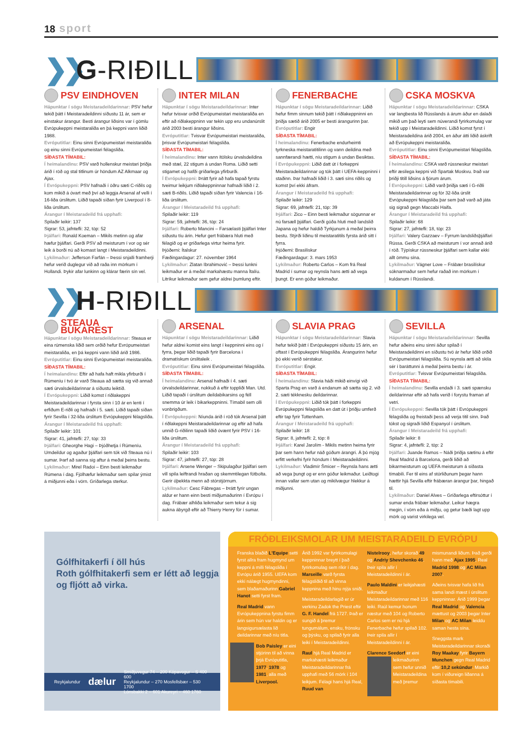18 sport
❯❯
G-RIÐILL
PSV EINDHOVEN
Hápunktar í sögu Meistaradeildarinnar: PSV hefur tekið þátt í Meistaradeildinni síðustu 11 ár, sem er einstakur árangur. Besti árangur liðsins var í gömlu Evrópukeppni meistaraliða en þá keppni vann liðið 1988.
Evróputitlar: Einu sinni Evrópumeistari meistaraliða og einu sinni Evrópumeistari félagsliða.
SÍÐASTA TÍMABIL:
Í heimalandinu: PSV varð hollenskur meistari þriðja árið í röð og stal titlinum úr höndum AZ Alkmaar og Ajax.
Í Evrópukeppni: PSV hafnaði í öðru sæti C-riðils og kom mikið á óvart með því að leggja Arsenal af velli í 16-liða úrslitum. Liðið tapaði síðan fyrir Liverpool í 8-liða úrslitum.
Árangur í Meistaradeild frá upphafi:
Spilaðir leikir: 137
Sigrar: 53, jafntefli: 32, töp: 52
Þjálfari: Ronald Koeman – Mikils metinn og afar hæfur þjálfari. Gerði PSV að meisturum í vor og sér leik á borði nú að komast langt í Meistaradeildinni.
Lykilmaður: Jefferson Farfán – Þessi snjalli framherji hefur verið duglegur við að raða inn mörkum í Hollandi. Þykir afar lunkinn og klárar færin sín vel.
INTER MILAN
Hápunktar í sögu Meistaradeildarinnar: Inter hefur tvisvar orðið Evrópumeistari meistaraliða en eftir að riðlakeppninn var tekin upp eru undanúrslit árið 2003 besti árangur liðsins.
Evróputitlar: Tvisvar Evrópumeistari meistaraliða, þrisvar Evrópumeistari félagsliða.
SÍÐASTA TÍMABIL:
Í heimalandinu: Inter vann ítölsku úrvalsdeildina með stæl, 22 stigum á undan Roma. Liðið setti stigamet og hafði gríðarlega yfirburði.
Í Evrópukeppni: Þrátt fyrir að hafa tapað fyrstu tveimur leikjum riðlakeppninnar hafnaði liðið í 2. sæti B-riðils. Liðið tapaði síðan fyrir Valencia í 16-liða úrslitum.
Árangur í Meistaradeild frá upphafi:
Spilaðir leikir: 119
Sigrar: 59, jafntefli: 36, töp: 24
Þjálfari: Roberto Mancini – Farsælasti þjálfari Inter síðustu tíu árin. Hefur gert frábæra hluti með félagið og er gríðarlega virtur heima fyrir.
Þjóðerni: Ítalskur
Fæðingardagur: 27. nóvember 1964
Lykilmaður: Zlatan Ibrahimović – Þessi lunkni leikmaður er á meðal markahæstu manna Ítalíu. Litríkur leikmaður sem gefur aldrei þumlung eftir.
FENERBACHE
Hápunktar í sögu Meistaradeildarinnar: Liðið hefur fimm sinnum tekið þátt í riðlakeppninni en þriðja sætið árið 2005 er besti árangurinn þar.
Evróputitlar: Engir
SÍÐASTA TÍMABIL:
Í heimalandinu: Fenerbache endurheimti tyrkneska meistaratitilinn og vann deildina með sannfærandi hætti, níu stigum á undan Besiktas.
Í Evrópukeppni: Liðið datt út í forkeppni Meistaradeildarinnar og tók þátt í UEFA-keppninni í staðinn. Þar hafnaði liðið í 3. sæti síns riðils og komst því ekki áfram.
Árangur í Meistaradeild frá upphafi:
Spilaðir leikir: 129
Sigrar: 69, jafntefli: 21, töp: 39
Þjálfari: Zico – Einn besti leikmaður sögunnar er nú farsæll þjálfari. Gerði góða hluti með landslið Japana og hefur haldið Tyrkjunum á meðal þeirra bestu. Stýrði liðinu til meistaratitils fyrsta árið sitt í fyrra.
Þjóðerni: Brasilískur
Fæðingardagur: 3. mars 1953
Lykilmaður: Roberto Carlos – Kom frá Real Madrid í sumar og reynsla hans ætti að vega þungt. Er enn góður leikmaður.
CSKA MOSKVA
Hápunktar í sögu Meistaradeildarinnar: CSKA var langbesta lið Rússlands á árum áður en dalaði mikið um það leyti sem núverandi fyrirkomulag var tekið upp í Meistaradeildinni. Liðið komst fyrst í Meistaradeildina árið 2004, en áður átti liðið áskrift að Evrópukeppni meistaraliða.
Evróputitlar: Einu sinni Evrópumeistari félagsliða.
SÍÐASTA TÍMABIL:
Í heimalandinu: CSKA varð rússneskur meistari eftir æsilega keppni við Spartak Moskvu. Það var þriðji titill liðsins á fjórum árum.
Í Evrópukeppni: Liðið varð þriðja sæti í G-riðli Meistaradeildarinnar og fór 32-liða úrslit Evrópukeppni félagsliða þar sem það varð að játa sig sigrað gegn Maccabi Haifa.
Árangur í Meistaradeild frá upphafi:
Spilaðir leikir: 68
Sigrar: 27, jafntefli: 18, töp: 23
Þjálfari: Valery Gazzaev – Fyrrum landsliðsþjálfari Rússa. Gerði CSKA að meisturum í vor annað árið í röð. Týpískur rússneskur þjálfari sem kallar ekki allt ömmu sína.
Lykilmaður: Vágner Love – Frábær brasilískur sóknarmaður sem hefur raðað inn mörkum í kuldanum í Rússlandi.
❯❯
H-RIÐILL
STEAUA BÚKAREST
Hápunktar í sögu Meistaradeildarinnar: Steaua er eina rúmenska liðið sem orðið hefur Evrópumeistari meistaraliða, en þá keppni vann liðið árið 1986.
Evróputitlar: Einu sinni Evrópumeistari meistaraliða.
SÍÐASTA TÍMABIL:
Í heimalandinu: Eftir að hafa haft mikla yfirburði í Rúmeníu í tvö ár varð Steaua að sætta sig við annað sæti úrvalsdeildarinnar á síðustu leiktíð.
Í Evrópukeppni: Liðið komst í riðlakeppni Meistaradeildarinnar í fyrsta sinn í 10 ár en lenti í erfiðum E-riðli og hafnaði í 5. sæti. Liðið tapaði síðan fyrir Sevilla í 32-liða úrslitum Evrópukeppni félagsliða.
Árangur í Meistaradeild frá upphafi:
Spilaðir leikir: 101
Sigrar: 41, jafntefli: 27, töp: 33
Þjálfari: Gheorghe Hagi – Þjóðhetja í Rúmeníu. Umdeildur og agaður þjálfari sem tók við Steaua nú í sumar. Þarf að sanna sig aftur á meðal þeirra bestu.
Lykilmaður: Mirel Radoi – Einn besti leikmaður Rúmena í dag. Fjölhæfur leikmaður sem spilar ýmist á miðjunni eða í vörn. Gríðarlega sterkur.
ARSENAL
Hápunktar í sögu Meistaradeildarinnar: Liðið hefur aldrei komist eins langt í keppninni eins og í fyrra, þegar liðið tapaði fyrir Barcelona í dramatískum úrslitaleik .
Evróputitlar: Einu sinni Evrópumeistari félagsliða.
SÍÐASTA TÍMABIL:
Í heimalandinu: Arsenal hafnaði í 4. sæti úrvalsdeildarinnar, nokkuð á eftir toppliði Man. Utd. Liðið tapaði í úrslitum deildabikarsins og féll snemma úr leik í bikarkeppninni. Tímabil sem olli vonbrigðum.
Í Evrópukeppni: Níunda árið í röð tók Arsenal þátt í riðlakeppni Meistaradeildarinnar og eftir að hafa unnið G-riðilinn tapaði liðið óvænt fyrir PSV í 16-liða úrslitum.
Árangur í Meistaradeild frá upphafi:
Spilaðir leikir: 103
Sigrar: 47, jafntefli: 27, töp: 28
Þjálfari: Arsene Wenger – Skipulagður þjálfari sem vill spila leiftrandi hraðan og skemmtilegan fótbolta. Gerir óþekkta menn að stórstjörnum.
Lykilmaður: Cesc Fàbregas – Þrátt fyrir ungan aldur er hann einn besti miðjumaðurinn í Evrópu í dag. Frábær alhliða leikmaður sem tekur á sig aukna ábyrgð eftir að Thierry Henry fór í sumar.
SLAVIA PRAG
Hápunktar í sögu Meistaradeildarinnar: Slavia hefur tekið þátt í Evrópukeppni síðustu 15 árin, en oftast í Evrópukeppni félagsliða. Árangurinn hefur þó ekki verið sérstakur.
Evróputitlar: Engir.
SÍÐASTA TÍMABIL:
Í heimalandinu: Slavia háði mikið einvígi við Sparta Prag en varð á endanum að sætta sig 2. við 2. sæti tékknesku deildarinnar.
Í Evrópukeppni: Liðið tók þátt í forkeppni Evrópukeppni félagsliða en datt út í þriðju umferð eftir tap fyrir Tottenham.
Árangur í Meistaradeild frá upphafi:
Spilaðir leikir: 18
Sigrar: 8, jafntefli: 2, töp: 8
Þjálfari: Karel Jarolím - Mikils metinn heima fyrir þar sem hann hefur náð góðum árangri. Á þó mjög erfitt verkefni fyrir höndum í Meistaradeildinni.
Lykilmaður: Vladimír Šmicer – Reynsla hans ætti að vega þungt og er enn góður leikmaður. Leiðtogi innan vallar sem utan og mikilvægur hlekkur á miðjunni.
SEVILLA
Hápunktar í sögu Meistaradeildarinnar: Sevilla hefur aðeins einu sinni áður spilað í Meistaradeildinni en síðustu tvö ár hefur liðið orðið Evrópumeistari félagsliða. Sú reynsla ætti að skila sér í baráttunni á meðal þeirra bestu í ár.
Evróputitlar: Tvisvar Evrópumeistari félagsliða.
SÍÐASTA TÍMABIL:
Í heimalandinu: Sevilla endaði í 3. sæti spænsku deildarinnar eftir að hafa verið í forystu framan af vetri.
Í Evrópukeppni: Sevilla tók þátt í Evrópukeppni félagsliða og freistaði þess að verja titil sinn. Það tókst og sigraði liðið Espanyol í úrslitum.
Árangur í Meistaradeild frá upphafi:
Spilaðir leikir: 8
Sigrar: 4, jafntefli: 2, töp: 2
Þjálfari: Juande Ramos – Náði þriðja sætinu á eftir Real Madrid á Barcelona, gerði liðið að bikarmeisturum og UEFA meisturum á síðasta tímabili. Fer til eins af stórliðunum þegar hann hættir hjá Sevilla eftir frábæran árangur þar, hingað til.
Lykilmaður: Daniel Alves – Gríðarlega eftirsóttur í sumar enda frábær leikmaður. Leikur hægra megin, í vörn eða á miðju, og getur bæði lagt upp mörk og varist virkilega vel.
Gólfhitakerfi í öll hús
Roth gólfhitakerfi sem er létt að leggja og fljótt að virka.
Reykjalundur dælur Smiðjuvegur 74 – 200 Kópavogur – S 400 600
Reykjalundur – 270 Mosfellsbær – 530 1700
Lónsbakki 2 – 601 Akureyri – 460 1760
FRÓÐLEIKSMOLAR UM MEISTARADEILD EVRÓPU
Franska blaðið L'Equipe setti fyrst allra fram hugmynd um keppni á milli félagsliða í Evrópu árið 1955. UEFA kom ekki nálægt hugmyndinni, sem blaðamaðurinn Gabriel Hanot setti fyrst fram.
Real Madrid vann Evrópukeppnina fyrstu fimm árin sem hún var haldin og er langsigursælasta lið deildarinnar með níu titla.
Bob Paisley er eini stjórinn til að vinna þrjá Evróputitla, 1977, 1978 og 1981, alla með Liverpool.
Árið 1992 var fyrirkomulagi keppninnar breytt í það fyrirkomulag sem ríkir í dag. Marseille varð fyrsta félagsliðið til að vinna keppnina með hinu nýja sniði.
Meistaradeildarlagið er úr verkinu Zadok the Priest eftir G. F. Handel frá 1727. Það er sungið á þremur tungumálum, ensku, frönsku og þýsku, og spilað fyrir alla leiki í Meistaradeildinni.
Raul hjá Real Madrid er markahæsti leikmaður Meistaradeildarinnar frá upphafi með 56 mörk í 104 leikjum. Félagi hans hjá Real, Ruud van
Nistelrooy, hefur skorað 49 og Andriy Shevchenko 46. Þeir spila allir í Meistaradeildinni í ár.
Paulo Maldini er leikjahæsti leikmaður Meistaradeildarinnar með 116 leiki. Raúl kemur honum næstur með 104 og Roberto Carlos sem er nú hjá Fenerbache hefur spilað 102. Þeir spila allir í Meistaradeildinni í ár.
Clarence Seedorf er eini leikmaðurinn sem hefur unnið Meistaradeildina með þremur
mismunandi liðum. Það gerði hann með Ajax 1995, Real Madrid 1998 og AC Milan 2007.
Aðeins tvisvar hafa lið frá sama landi mæst í úrslitum keppninnar. Árið 1999 þegar Real Madrid og Valencia mættust og 2003 þegar Inter Milan og AC Milan leiddu saman hesta sína.
Sneggsta mark Meistaradeildarinnar skoraði Roy Maakay fyrir Bayern Munchen gegn Real Madrid eftir 10,2 sekúndur. Markið kom í viðureign liðanna á síðasta tímabili.